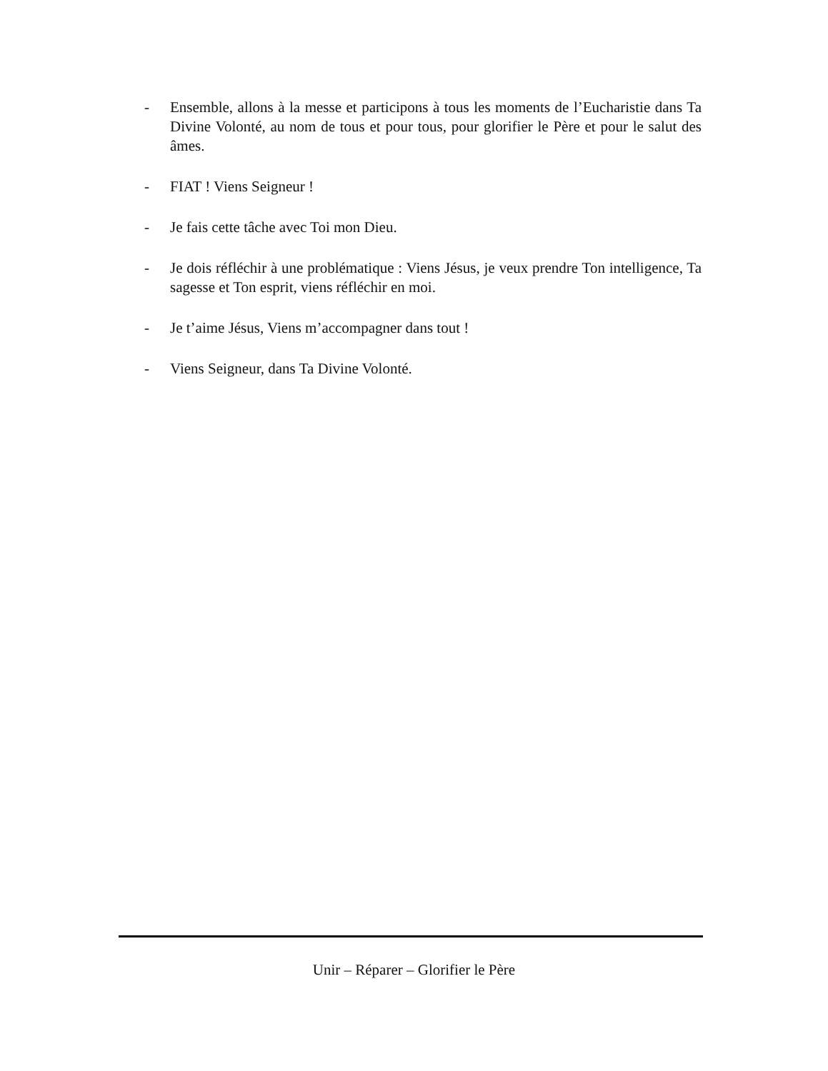- Ensemble, allons à la messe et participons à tous les moments de l’Eucharistie dans Ta Divine Volonté, au nom de tous et pour tous, pour glorifier le Père et pour le salut des âmes.
- FIAT ! Viens Seigneur !
- Je fais cette tâche avec Toi mon Dieu.
- Je dois réfléchir à une problématique : Viens Jésus, je veux prendre Ton intelligence, Ta sagesse et Ton esprit, viens réfléchir en moi.
- Je t’aime Jésus, Viens m’accompagner dans tout !
- Viens Seigneur, dans Ta Divine Volonté.
Unir – Réparer – Glorifier le Père